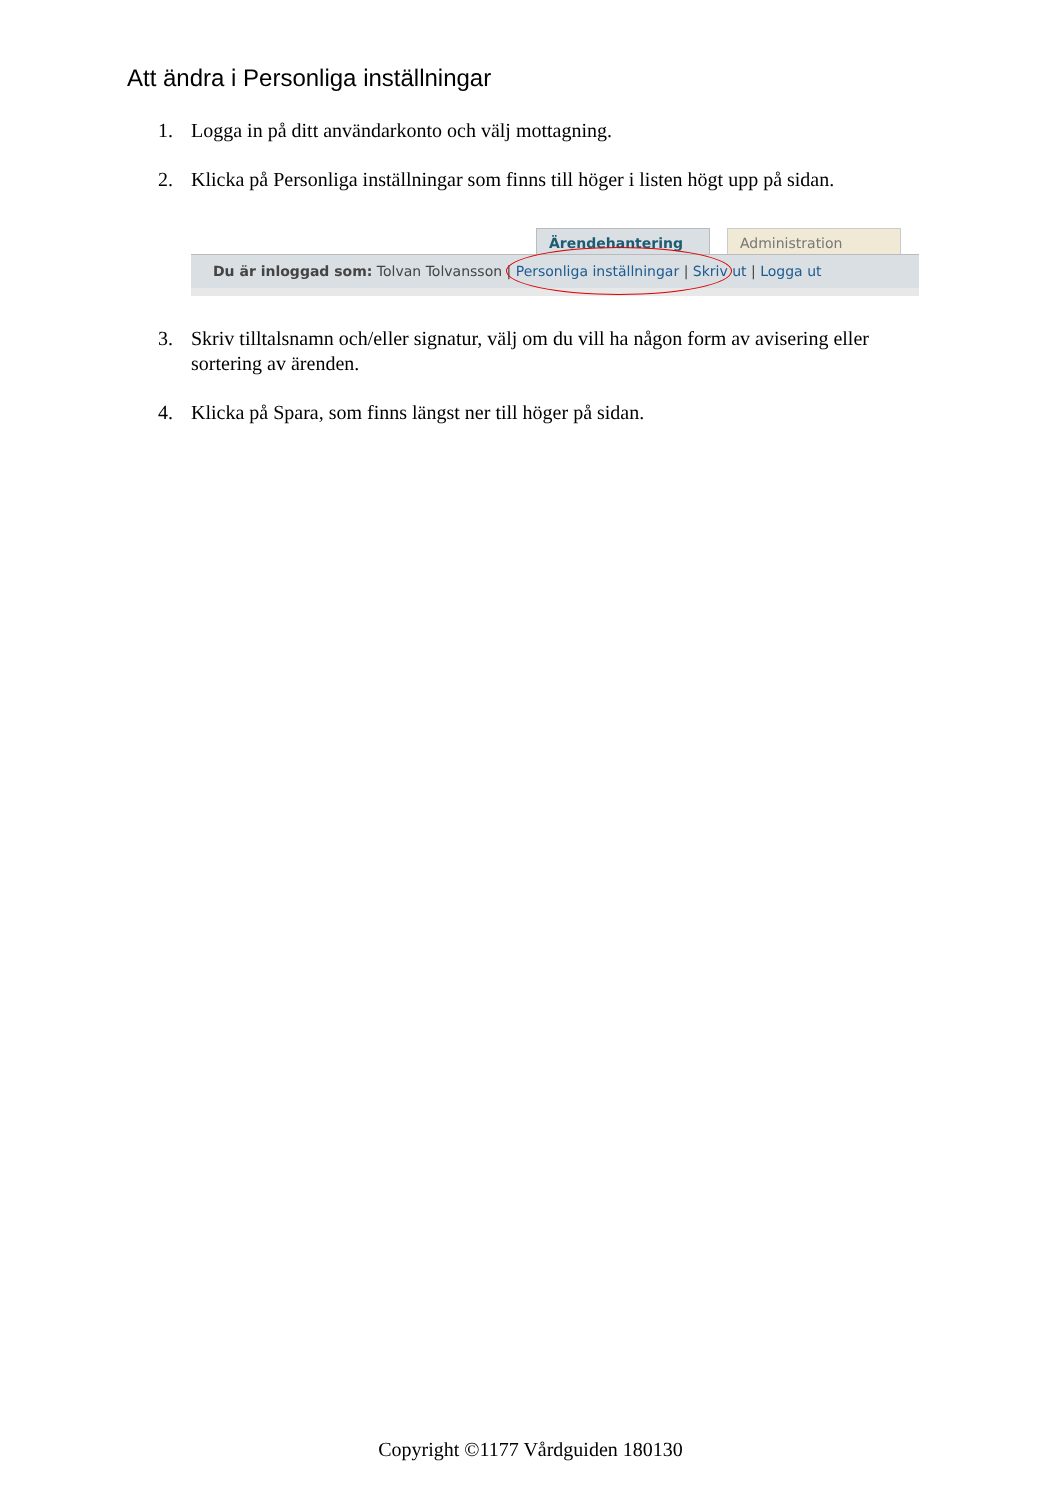Att ändra i Personliga inställningar
1. Logga in på ditt användarkonto och välj mottagning.
2. Klicka på Personliga inställningar som finns till höger i listen högt upp på sidan.
Ärendehantering Administration
Du är inloggad som: Tolvan Tolvansson | Personliga inställningar | Skriv ut | Logga ut
3. Skriv tilltalsnamn och/eller signatur, välj om du vill ha någon form av avisering eller sortering av ärenden.
4. Klicka på Spara, som finns längst ner till höger på sidan.
Copyright ©1177 Vårdguiden 180130